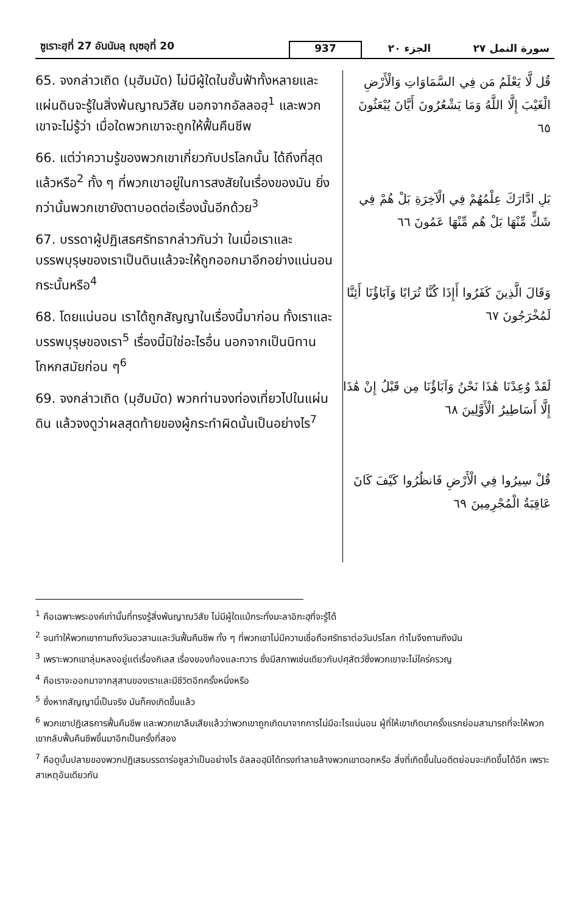ซูเราะฮฺที่ 27 อันนัมลฺ ญุซอฺที่ 20
937
الجزء ٢٠
سورة النمل ٢٧
65. จงกล่าวเถิด (มุฮัมมัด) ไม่มีผู้ใดในชั้นฟ้าทั้งหลายและแผ่นดินจะรู้ในสิ่งพ้นญาณวิสัย นอกจากอัลลอฮฺ<sup>1</sup> และพวกเขาจะไม่รู้ว่า เมื่อใดพวกเขาจะถูกให้ฟื้นคืนชีพ
66. แต่ว่าความรู้ของพวกเขาเกี่ยวกับปรโลกนั้น ได้ถึงที่สุดแล้วหรือ<sup>2</sup> ทั้ง ๆ ที่พวกเขาอยู่ในการสงสัยในเรื่องของมัน ยิ่งกว่านั้นพวกเขายังตาบอดต่อเรื่องนั้นอีกด้วย<sup>3</sup>
67. บรรดาผู้ปฏิเสธศรัทธากล่าวกันว่า ในเมื่อเราและบรรพบุรุษของเราเป็นดินแล้วจะให้ถูกออกมาอีกอย่างแน่นอนกระนั้นหรือ<sup>4</sup>
68. โดยแน่นอน เราได้ถูกสัญญาในเรื่องนี้มาก่อน ทั้งเราและบรรพบุรุษของเรา<sup>5</sup> เรื่องนี้มิใช่อะไรอื่น นอกจากเป็นนิทานโกหกสมัยก่อน ๆ<sup>6</sup>
69. จงกล่าวเถิด (มุฮัมมัด) พวกท่านจงท่องเที่ยวไปในแผ่นดิน แล้วจงดูว่าผลสุดท้ายของผู้กระทำผิดนั้นเป็นอย่างไร<sup>7</sup>
قُل لَّا يَعْلَمُ مَن فِي السَّمَاوَاتِ وَالْأَرْضِ الْغَيْبَ إِلَّا اللَّهُ وَمَا يَشْعُرُونَ أَيَّانَ يُبْعَثُونَ ٦٥
بَلِ ادَّارَكَ عِلْمُهُمْ فِي الْآخِرَةِ بَلْ هُمْ فِي شَكٍّ مِّنْهَا بَلْ هُم مِّنْهَا عَمُونَ ٦٦
وَقَالَ الَّذِينَ كَفَرُوا أَإِذَا كُنَّا تُرَابًا وَآبَاؤُنَا أَئِنَّا لَمُخْرَجُونَ ٦٧
لَقَدْ وُعِدْنَا هَٰذَا نَحْنُ وَآبَاؤُنَا مِن قَبْلُ إِنْ هَٰذَا إِلَّا أَسَاطِيرُ الْأَوَّلِينَ ٦٨
قُلْ سِيرُوا فِي الْأَرْضِ فَانظُرُوا كَيْفَ كَانَ عَاقِبَةُ الْمُجْرِمِينَ ٦٩
<sup>1</sup> คือเฉพาะพระองค์เท่านั้นที่ทรงรู้สิ่งพ้นญาณวิสัย ไม่มีผู้ใดแม้กระทั่งมะลาอิกะฮฺที่จะรู้ได้
<sup>2</sup> จนทำให้พวกเขาถามถึงวันอวสานและวันฟื้นคืนชีพ ทั้ง ๆ ที่พวกเขาไม่มีความเชื่อถือศรัทธาต่อวันปรโลก ทำไมจึงถามถึงมัน
<sup>3</sup> เพราะพวกเขาลุ่มหลงอยู่แต่เรื่องกิเลส เรื่องของท้องและทวาร ซึ่งมีสภาพเช่นเดียวกับปศุสัตว์ซึ่งพวกเขาจะไม่ใคร่ครวญ
<sup>4</sup> คือเราจะออกมาจากสุสานของเราและมีชีวิตอีกครั้งหนึ่งหรือ
<sup>5</sup> ซึ่งหากสัญญานี้เป็นจริง มันก็คงเกิดขึ้นแล้ว
<sup>6</sup> พวกเขาปฏิเสธการฟื้นคืนชีพ และพวกเขาลืมเสียแล้วว่าพวกเขาถูกเกิดมาจากการไม่มีอะไรแน่นอน ผู้ที่ให้เขาเกิดมาครั้งแรกย่อมสามารถที่จะให้พวกเขากลับฟื้นคืนชีพขึ้นมาอีกเป็นครั้งที่สอง
<sup>7</sup> คือดูบั้นปลายของพวกปฏิเสธบรรดาร่อซูลว่าเป็นอย่างไร อัลลอฮฺมิได้ทรงทำลายล้างพวกเขาดอกหรือ สิ่งที่เกิดขึ้นในอดีตย่อมจะเกิดขึ้นได้อีก เพราะสาเหตุอันเดียวกัน